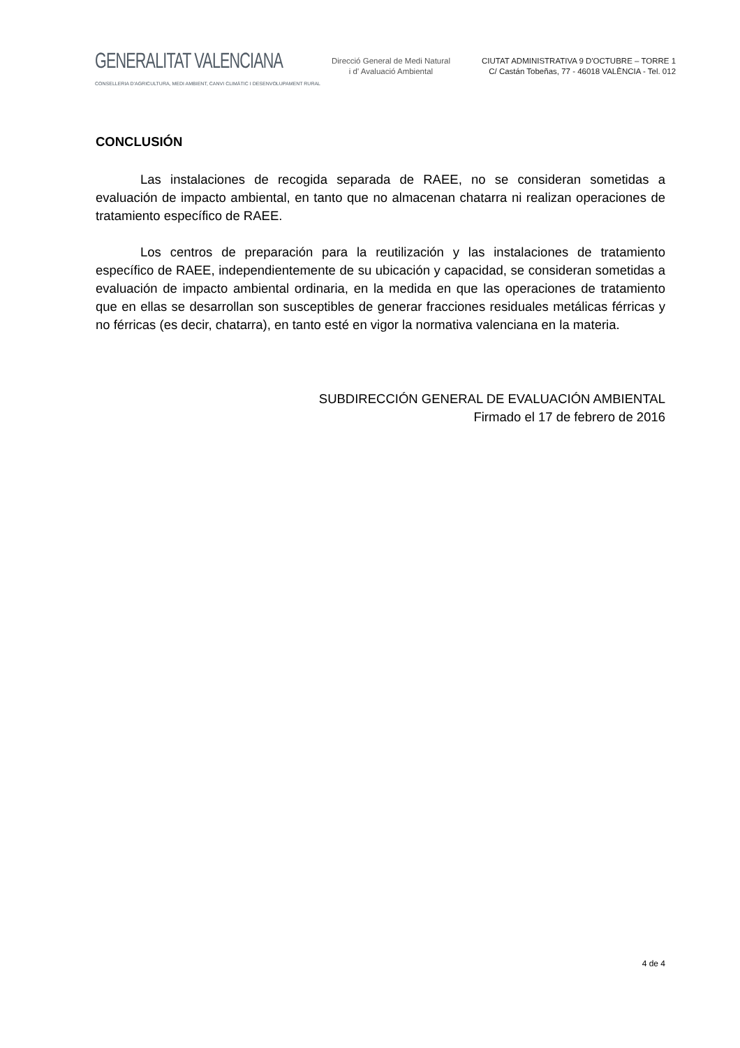GENERALITAT VALENCIANA
CONSELLERIA D'AGRICULTURA, MEDI AMBIENT, CANVI CLIMÀTIC I DESENVOLUPAMENT RURAL
Direcció General de Medi Natural
i d' Avaluació Ambiental
CIUTAT ADMINISTRATIVA 9 D'OCTUBRE – TORRE 1
C/ Castán Tobeñas, 77 - 46018 VALÈNCIA - Tel. 012
CONCLUSIÓN
Las instalaciones de recogida separada de RAEE, no se consideran sometidas a evaluación de impacto ambiental, en tanto que no almacenan chatarra ni realizan operaciones de tratamiento específico de RAEE.
Los centros de preparación para la reutilización y las instalaciones de tratamiento específico de RAEE, independientemente de su ubicación y capacidad, se consideran sometidas a evaluación de impacto ambiental ordinaria, en la medida en que las operaciones de tratamiento que en ellas se desarrollan son susceptibles de generar fracciones residuales metálicas férricas y no férricas (es decir, chatarra), en tanto esté en vigor la normativa valenciana en la materia.
SUBDIRECCIÓN GENERAL DE EVALUACIÓN AMBIENTAL
Firmado el 17 de febrero de 2016
4 de 4